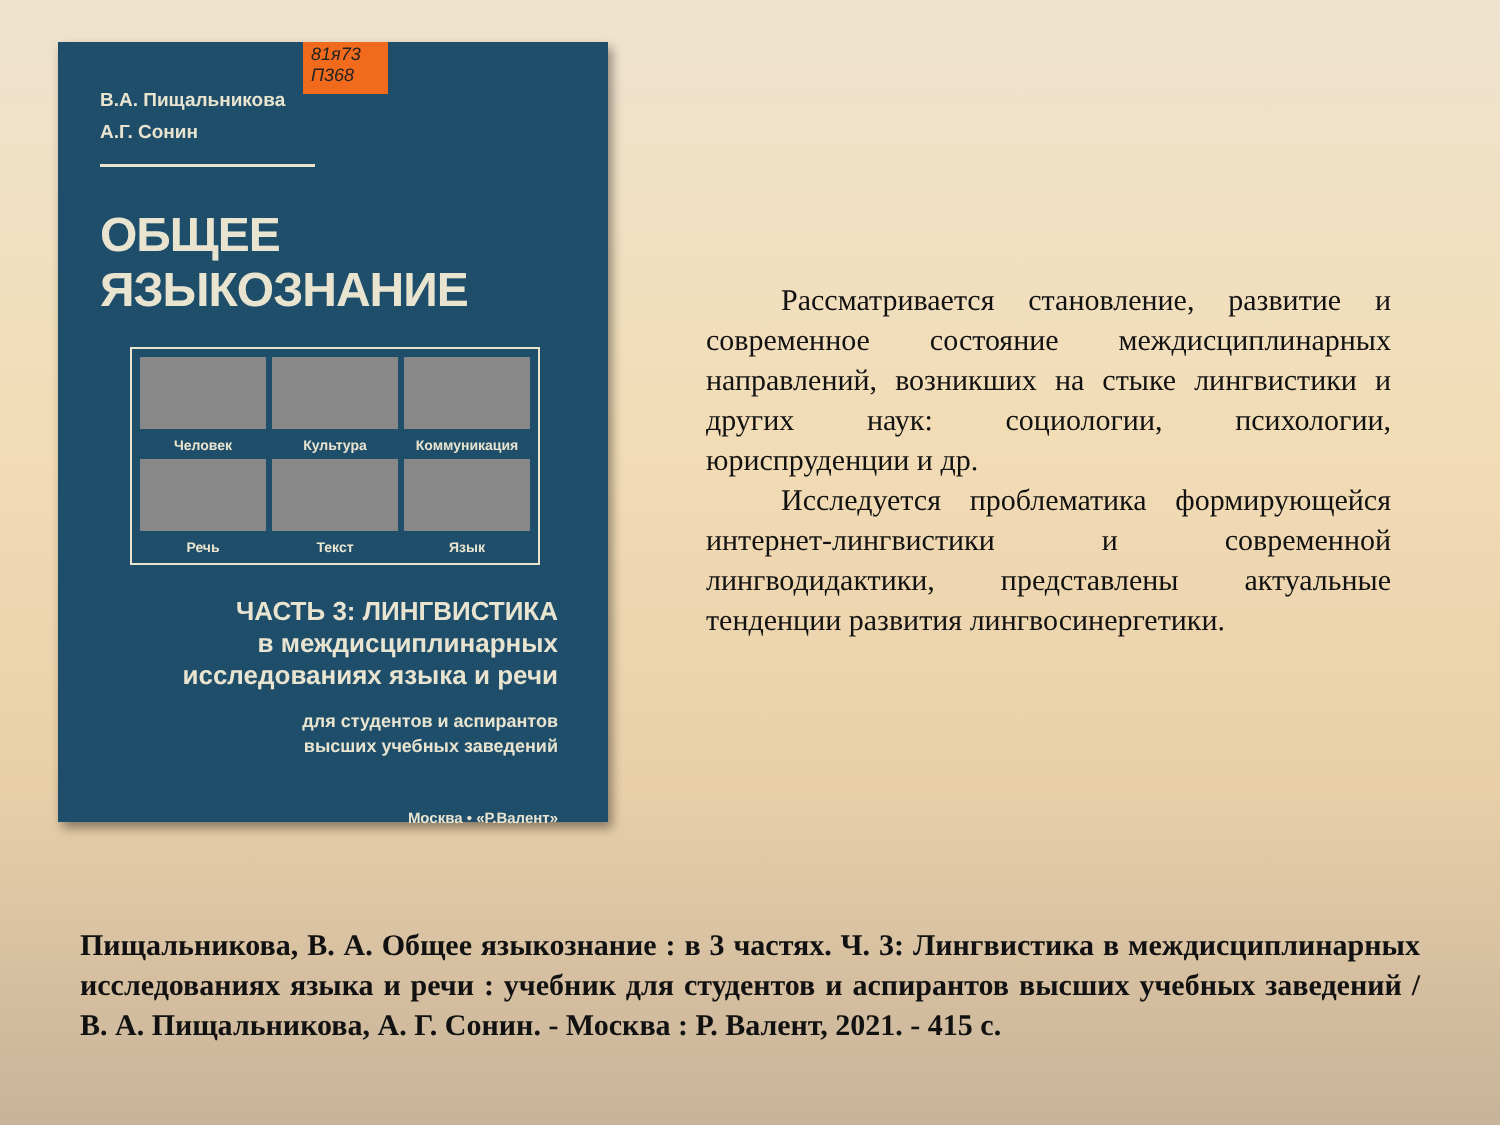81я73
П368
В.А. Пищальникова
А.Г. Сонин
ОБЩЕЕ ЯЗЫКОЗНАНИЕ
Человек
Культура
Коммуникация
Речь
Текст
Язык
ЧАСТЬ 3: ЛИНГВИСТИКА
в междисциплинарных
исследованиях языка и речи
для студентов и аспирантов
высших учебных заведений
Москва • «Р.Валент»
Рассматривается становление, развитие и современное состояние междисциплинарных направлений, возникших на стыке лингвистики и других наук: социологии, психологии, юриспруденции и др.
Исследуется проблематика формирующейся интернет-лингвистики и современной лингводидактики, представлены актуальные тенденции развития лингвосинергетики.
Пищальникова, В. А. Общее языкознание : в 3 частях. Ч. 3: Лингвистика в междисциплинарных исследованиях языка и речи : учебник для студентов и аспирантов высших учебных заведений / В. А. Пищальникова, А. Г. Сонин. - Москва : Р. Валент, 2021. - 415 с.